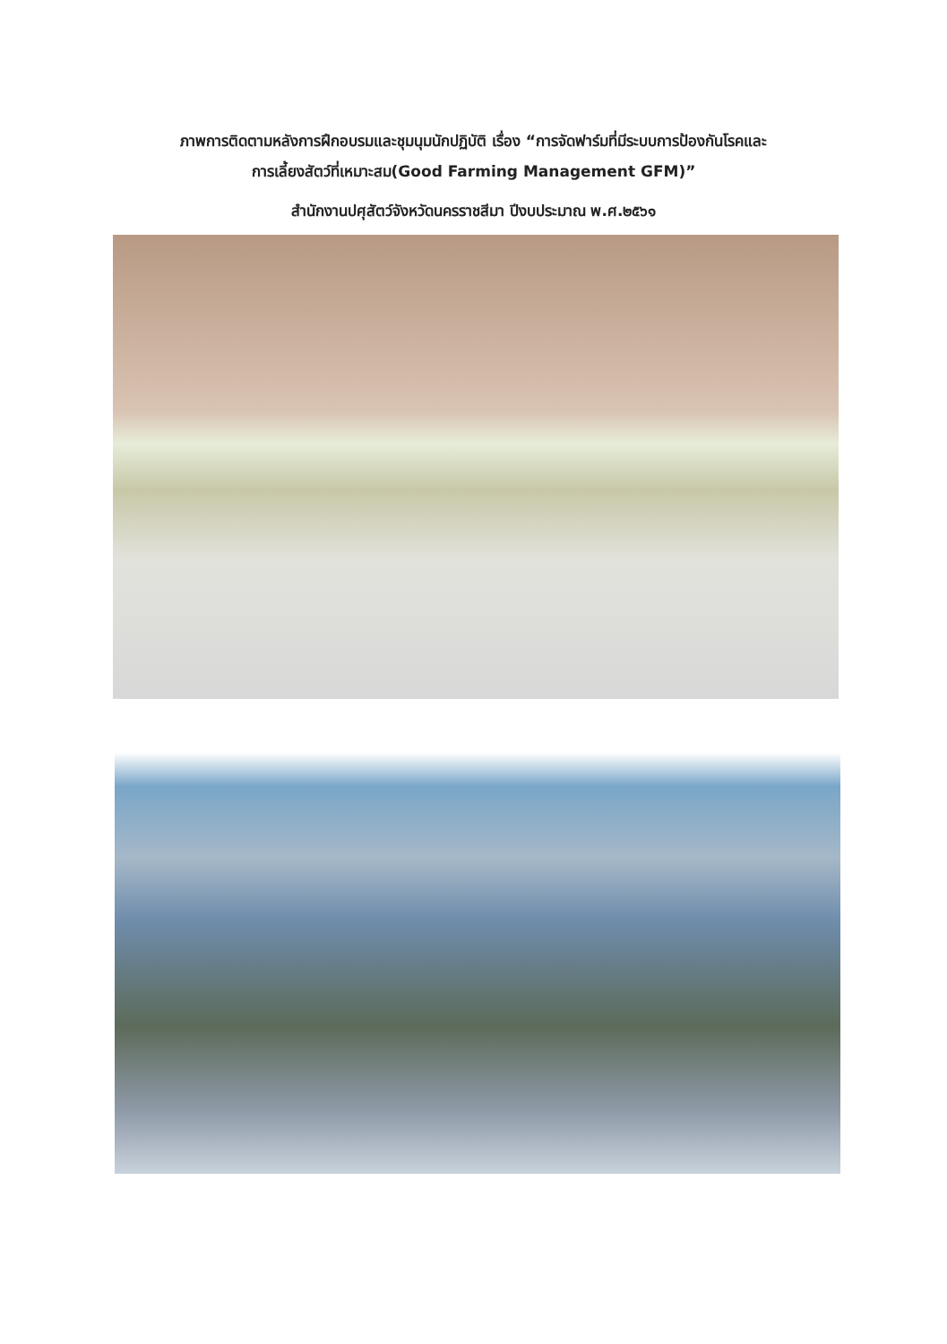ภาพการติดตามหลังการฝึกอบรมและชุมนุมนักปฏิบัติ เรื่อง “การจัดฟาร์มที่มีระบบการป้องกันโรคและ
การเลี้ยงสัตว์ที่เหมาะสม(Good Farming Management GFM)”
สำนักงานปศุสัตว์จังหวัดนครราชสีมา ปีงบประมาณ พ.ศ.๒๕๖๑